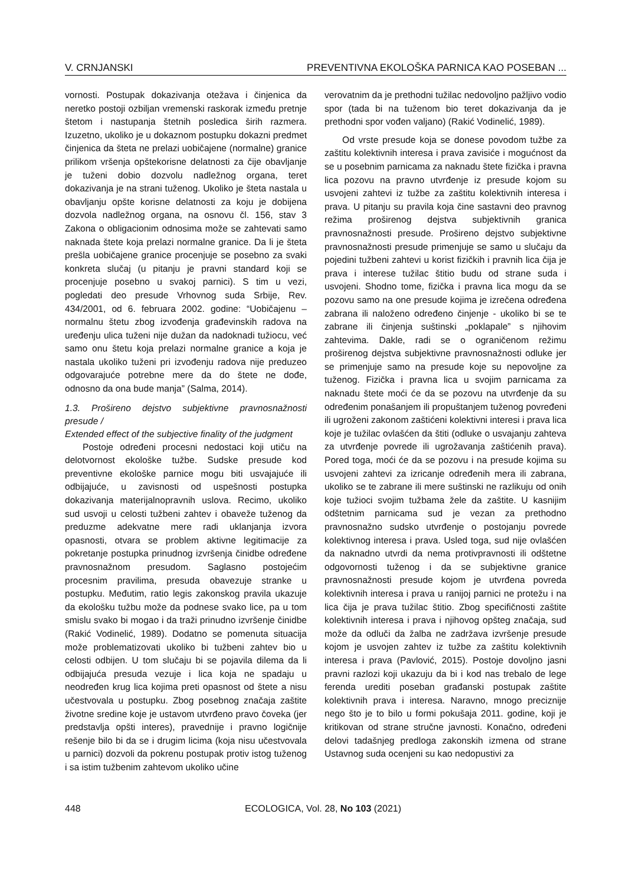V. CRNJANSKI PREVENTIVNA EKOLOŠKA PARNICA KAO POSEBAN ...
vornosti. Postupak dokazivanja otežava i činjenica da neretko postoji ozbiljan vremenski raskorak između pretnje štetom i nastupanja štetnih posledica širih razmera. Izuzetno, ukoliko je u dokaznom postupku dokazni predmet činjenica da šteta ne prelazi uobičajene (normalne) granice prilikom vršenja opštekorisne delatnosti za čije obavljanje je tuženi dobio dozvolu nadležnog organa, teret dokazivanja je na strani tuženog. Ukoliko je šteta nastala u obavljanju opšte korisne delatnosti za koju je dobijena dozvola nadležnog organa, na osnovu čl. 156, stav 3 Zakona o obligacionim odnosima može se zahtevati samo naknada štete koja prelazi normalne granice. Da li je šteta prešla uobičajene granice procenjuje se posebno za svaki konkreta slučaj (u pitanju je pravni standard koji se procenjuje posebno u svakoj parnici). S tim u vezi, pogledati deo presude Vrhovnog suda Srbije, Rev. 434/2001, od 6. februara 2002. godine: “Uobičajenu – normalnu štetu zbog izvođenja građevinskih radova na uređenju ulica tuženi nije dužan da nadoknadi tužiocu, već samo onu štetu koja prelazi normalne granice a koja je nastala ukoliko tuženi pri izvođenju radova nije preduzeo odgovarajuće potrebne mere da do štete ne dođe, odnosno da ona bude manja” (Salma, 2014).
1.3. Prošireno dejstvo subjektivne pravnosnažnosti presude /
Extended effect of the subjective finality of the judgment
Postoje određeni procesni nedostaci koji utiču na delotvornost ekološke tužbe. Sudske presude kod preventivne ekološke parnice mogu biti usvajajuće ili odbijajuće, u zavisnosti od uspešnosti postupka dokazivanja materijalnopravnih uslova. Recimo, ukoliko sud usvoji u celosti tužbeni zahtev i obaveže tuženog da preduzme adekvatne mere radi uklanjanja izvora opasnosti, otvara se problem aktivne legitimacije za pokretanje postupka prinudnog izvršenja činidbe određene pravnosnažnom presudom. Saglasno postojećim procesnim pravilima, presuda obavezuje stranke u postupku. Međutim, ratio legis zakonskog pravila ukazuje da ekološku tužbu može da podnese svako lice, pa u tom smislu svako bi mogao i da traži prinudno izvršenje činidbe (Rakić Vodinelić, 1989). Dodatno se pomenuta situacija može problematizovati ukoliko bi tužbeni zahtev bio u celosti odbijen. U tom slučaju bi se pojavila dilema da li odbijajuća presuda vezuje i lica koja ne spadaju u neodređen krug lica kojima preti opasnost od štete a nisu učestvovala u postupku. Zbog posebnog značaja zaštite životne sredine koje je ustavom utvrđeno pravo čoveka (jer predstavlja opšti interes), pravednije i pravno logičnije rešenje bilo bi da se i drugim licima (koja nisu učestvovala u parnici) dozvoli da pokrenu postupak protiv istog tuženog i sa istim tužbenim zahtevom ukoliko učine
verovatnim da je prethodni tužilac nedovoljno pažljivo vodio spor (tada bi na tuženom bio teret dokazivanja da je prethodni spor vođen valjano) (Rakić Vodinelić, 1989).
Od vrste presude koja se donese povodom tužbe za zaštitu kolektivnih interesa i prava zavisiće i mogućnost da se u posebnim parnicama za naknadu štete fizička i pravna lica pozovu na pravno utvrđenje iz presude kojom su usvojeni zahtevi iz tužbe za zaštitu kolektivnih interesa i prava. U pitanju su pravila koja čine sastavni deo pravnog režima proširenog dejstva subjektivnih granica pravnosnažnosti presude. Prošireno dejstvo subjektivne pravnosnažnosti presude primenjuje se samo u slučaju da pojedini tužbeni zahtevi u korist fizičkih i pravnih lica čija je prava i interese tužilac štitio budu od strane suda i usvojeni. Shodno tome, fizička i pravna lica mogu da se pozovu samo na one presude kojima je izrečena određena zabrana ili naloženo određeno činjenje - ukoliko bi se te zabrane ili činjenja suštinski „poklapale” s njihovim zahtevima. Dakle, radi se o ograničenom režimu proširenog dejstva subjektivne pravnosnažnosti odluke jer se primenjuje samo na presude koje su nepovoljne za tuženog. Fizička i pravna lica u svojim parnicama za naknadu štete moći će da se pozovu na utvrđenje da su određenim ponašanjem ili propuštanjem tuženog povređeni ili ugroženi zakonom zaštićeni kolektivni interesi i prava lica koje je tužilac ovlašćen da štiti (odluke o usvajanju zahteva za utvrđenje povrede ili ugrožavanja zaštićenih prava). Pored toga, moći će da se pozovu i na presude kojima su usvojeni zahtevi za izricanje određenih mera ili zabrana, ukoliko se te zabrane ili mere suštinski ne razlikuju od onih koje tužioci svojim tužbama žele da zaštite. U kasnijim odštetnim parnicama sud je vezan za prethodno pravnosnažno sudsko utvrđenje o postojanju povrede kolektivnog interesa i prava. Usled toga, sud nije ovlašćen da naknadno utvrdi da nema protivpravnosti ili odštetne odgovornosti tuženog i da se subjektivne granice pravnosnažnosti presude kojom je utvrđena povreda kolektivnih interesa i prava u ranijoj parnici ne protežu i na lica čija je prava tužilac štitio. Zbog specifičnosti zaštite kolektivnih interesa i prava i njihovog opšteg značaja, sud može da odluči da žalba ne zadržava izvršenje presude kojom je usvojen zahtev iz tužbe za zaštitu kolektivnih interesa i prava (Pavlović, 2015). Postoje dovoljno jasni pravni razlozi koji ukazuju da bi i kod nas trebalo de lege ferenda urediti poseban građanski postupak zaštite kolektivnih prava i interesa. Naravno, mnogo preciznije nego što je to bilo u formi pokušaja 2011. godine, koji je kritikovan od strane stručne javnosti. Konačno, određeni delovi tadašnjeg predloga zakonskih izmena od strane Ustavnog suda ocenjeni su kao nedopustivi za
448 ECOLOGICA, Vol. 28, No 103 (2021)